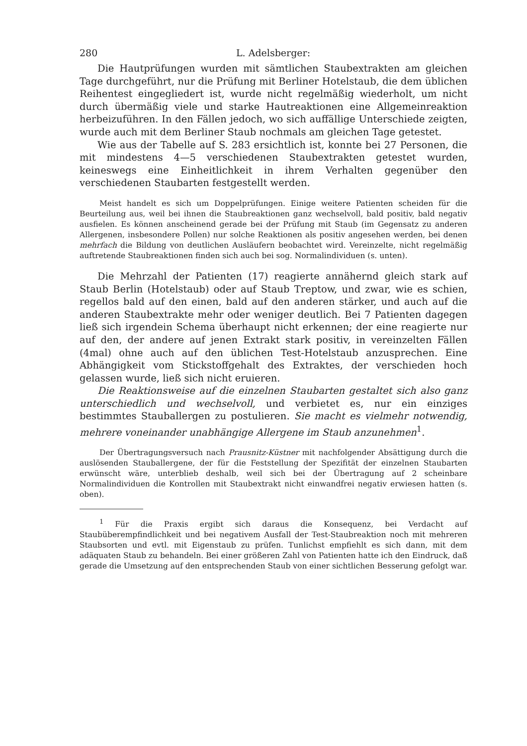280 L. Adelsberger:
Die Hautprüfungen wurden mit sämtlichen Staubextrakten am gleichen Tage durchgeführt, nur die Prüfung mit Berliner Hotelstaub, die dem üblichen Reihentest eingegliedert ist, wurde nicht regelmäßig wiederholt, um nicht durch übermäßig viele und starke Hautreaktionen eine Allgemeinreaktion herbeizuführen. In den Fällen jedoch, wo sich auffällige Unterschiede zeigten, wurde auch mit dem Berliner Staub nochmals am gleichen Tage getestet.
Wie aus der Tabelle auf S. 283 ersichtlich ist, konnte bei 27 Personen, die mit mindestens 4—5 verschiedenen Staubextrakten getestet wurden, keineswegs eine Einheitlichkeit in ihrem Verhalten gegenüber den verschiedenen Staubarten festgestellt werden.
Meist handelt es sich um Doppelprüfungen. Einige weitere Patienten scheiden für die Beurteilung aus, weil bei ihnen die Staubreaktionen ganz wechselvoll, bald positiv, bald negativ ausfielen. Es können anscheinend gerade bei der Prüfung mit Staub (im Gegensatz zu anderen Allergenen, insbesondere Pollen) nur solche Reaktionen als positiv angesehen werden, bei denen mehrfach die Bildung von deutlichen Ausläufern beobachtet wird. Vereinzelte, nicht regelmäßig auftretende Staubreaktionen finden sich auch bei sog. Normalindividuen (s. unten).
Die Mehrzahl der Patienten (17) reagierte annähernd gleich stark auf Staub Berlin (Hotelstaub) oder auf Staub Treptow, und zwar, wie es schien, regellos bald auf den einen, bald auf den anderen stärker, und auch auf die anderen Staubextrakte mehr oder weniger deutlich. Bei 7 Patienten dagegen ließ sich irgendein Schema überhaupt nicht erkennen; der eine reagierte nur auf den, der andere auf jenen Extrakt stark positiv, in vereinzelten Fällen (4mal) ohne auch auf den üblichen Test-Hotelstaub anzusprechen. Eine Abhängigkeit vom Stickstoffgehalt des Extraktes, der verschieden hoch gelassen wurde, ließ sich nicht eruieren.
Die Reaktionsweise auf die einzelnen Staubarten gestaltet sich also ganz unterschiedlich und wechselvoll, und verbietet es, nur ein einziges bestimmtes Stauballergen zu postulieren. Sie macht es vielmehr notwendig, mehrere voneinander unabhängige Allergene im Staub anzunehmen<sup>1</sup>.
Der Übertragungsversuch nach Prausnitz-Küstner mit nachfolgender Absättigung durch die auslösenden Stauballergene, der für die Feststellung der Spezifität der einzelnen Staubarten erwünscht wäre, unterblieb deshalb, weil sich bei der Übertragung auf 2 scheinbare Normalindividuen die Kontrollen mit Staubextrakt nicht einwandfrei negativ erwiesen hatten (s. oben).
<sup>1</sup> Für die Praxis ergibt sich daraus die Konsequenz, bei Verdacht auf Staubüberempfindlichkeit und bei negativem Ausfall der Test-Staubreaktion noch mit mehreren Staubsorten und evtl. mit Eigenstaub zu prüfen. Tunlichst empfiehlt es sich dann, mit dem adäquaten Staub zu behandeln. Bei einer größeren Zahl von Patienten hatte ich den Eindruck, daß gerade die Umsetzung auf den entsprechenden Staub von einer sichtlichen Besserung gefolgt war.